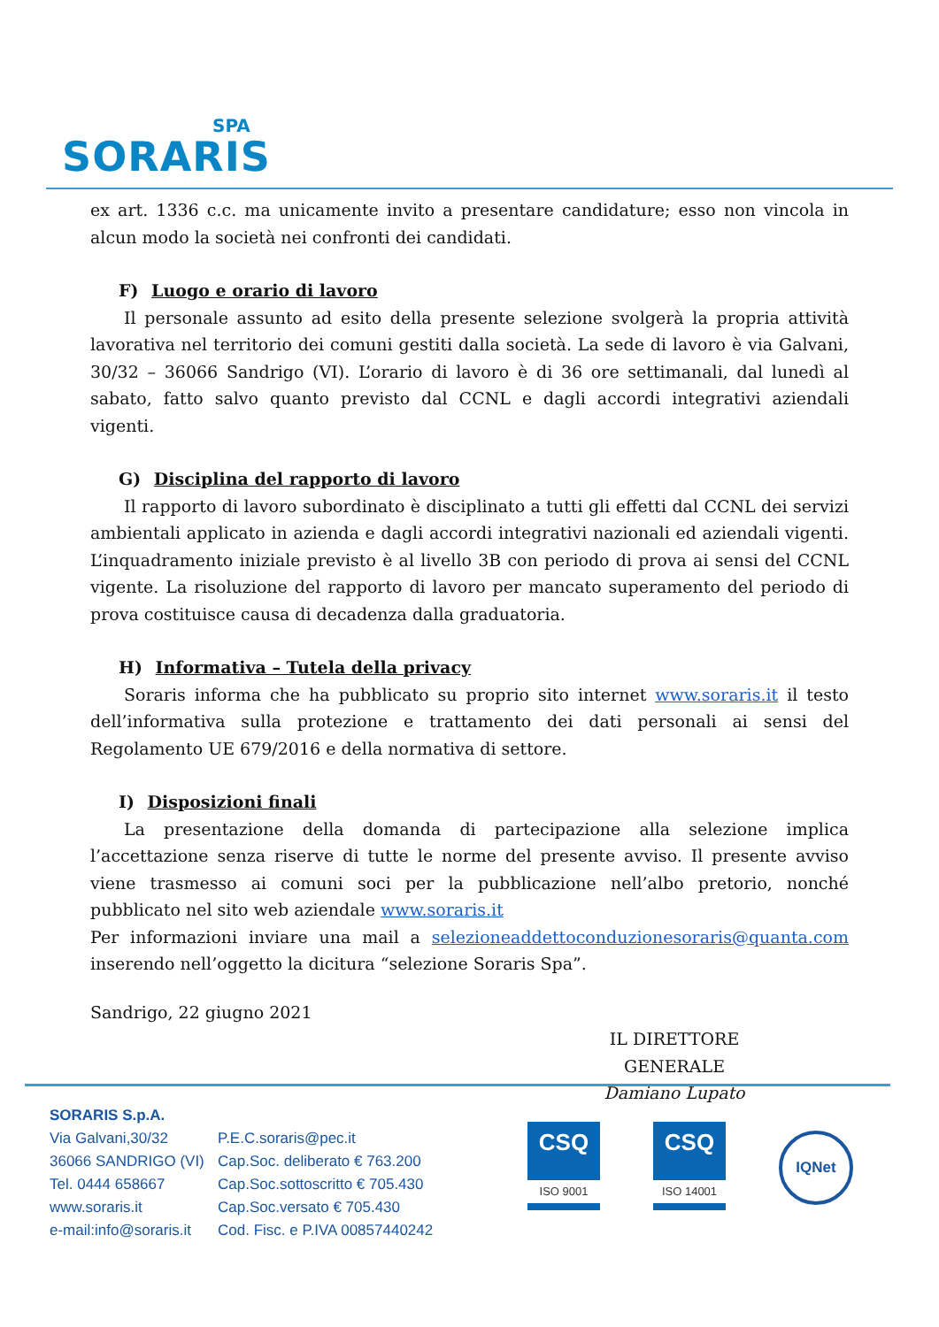SPA
SORARIS
ex art. 1336 c.c. ma unicamente invito a presentare candidature; esso non vincola in alcun modo la società nei confronti dei candidati.
F) Luogo e orario di lavoro
Il personale assunto ad esito della presente selezione svolgerà la propria attività lavorativa nel territorio dei comuni gestiti dalla società. La sede di lavoro è via Galvani, 30/32 – 36066 Sandrigo (VI). L’orario di lavoro è di 36 ore settimanali, dal lunedì al sabato, fatto salvo quanto previsto dal CCNL e dagli accordi integrativi aziendali vigenti.
G) Disciplina del rapporto di lavoro
Il rapporto di lavoro subordinato è disciplinato a tutti gli effetti dal CCNL dei servizi ambientali applicato in azienda e dagli accordi integrativi nazionali ed aziendali vigenti. L’inquadramento iniziale previsto è al livello 3B con periodo di prova ai sensi del CCNL vigente. La risoluzione del rapporto di lavoro per mancato superamento del periodo di prova costituisce causa di decadenza dalla graduatoria.
H) Informativa – Tutela della privacy
Soraris informa che ha pubblicato su proprio sito internet www.soraris.it il testo dell’informativa sulla protezione e trattamento dei dati personali ai sensi del Regolamento UE 679/2016 e della normativa di settore.
I) Disposizioni finali
La presentazione della domanda di partecipazione alla selezione implica l’accettazione senza riserve di tutte le norme del presente avviso. Il presente avviso viene trasmesso ai comuni soci per la pubblicazione nell’albo pretorio, nonché pubblicato nel sito web aziendale www.soraris.it
Per informazioni inviare una mail a selezioneaddettoconduzionesoraris@quanta.com inserendo nell’oggetto la dicitura “selezione Soraris Spa”.
Sandrigo, 22 giugno 2021
IL DIRETTORE GENERALE
Damiano Lupato
SORARIS S.p.A.
Via Galvani,30/32
36066 SANDRIGO (VI)
Tel. 0444 658667
www.soraris.it
e-mail:info@soraris.it
P.E.C.soraris@pec.it
Cap.Soc. deliberato € 763.200
Cap.Soc.sottoscritto € 705.430
Cap.Soc.versato € 705.430
Cod. Fisc. e P.IVA 00857440242
CSQ
ISO 9001
CSQ
ISO 14001
IQNet